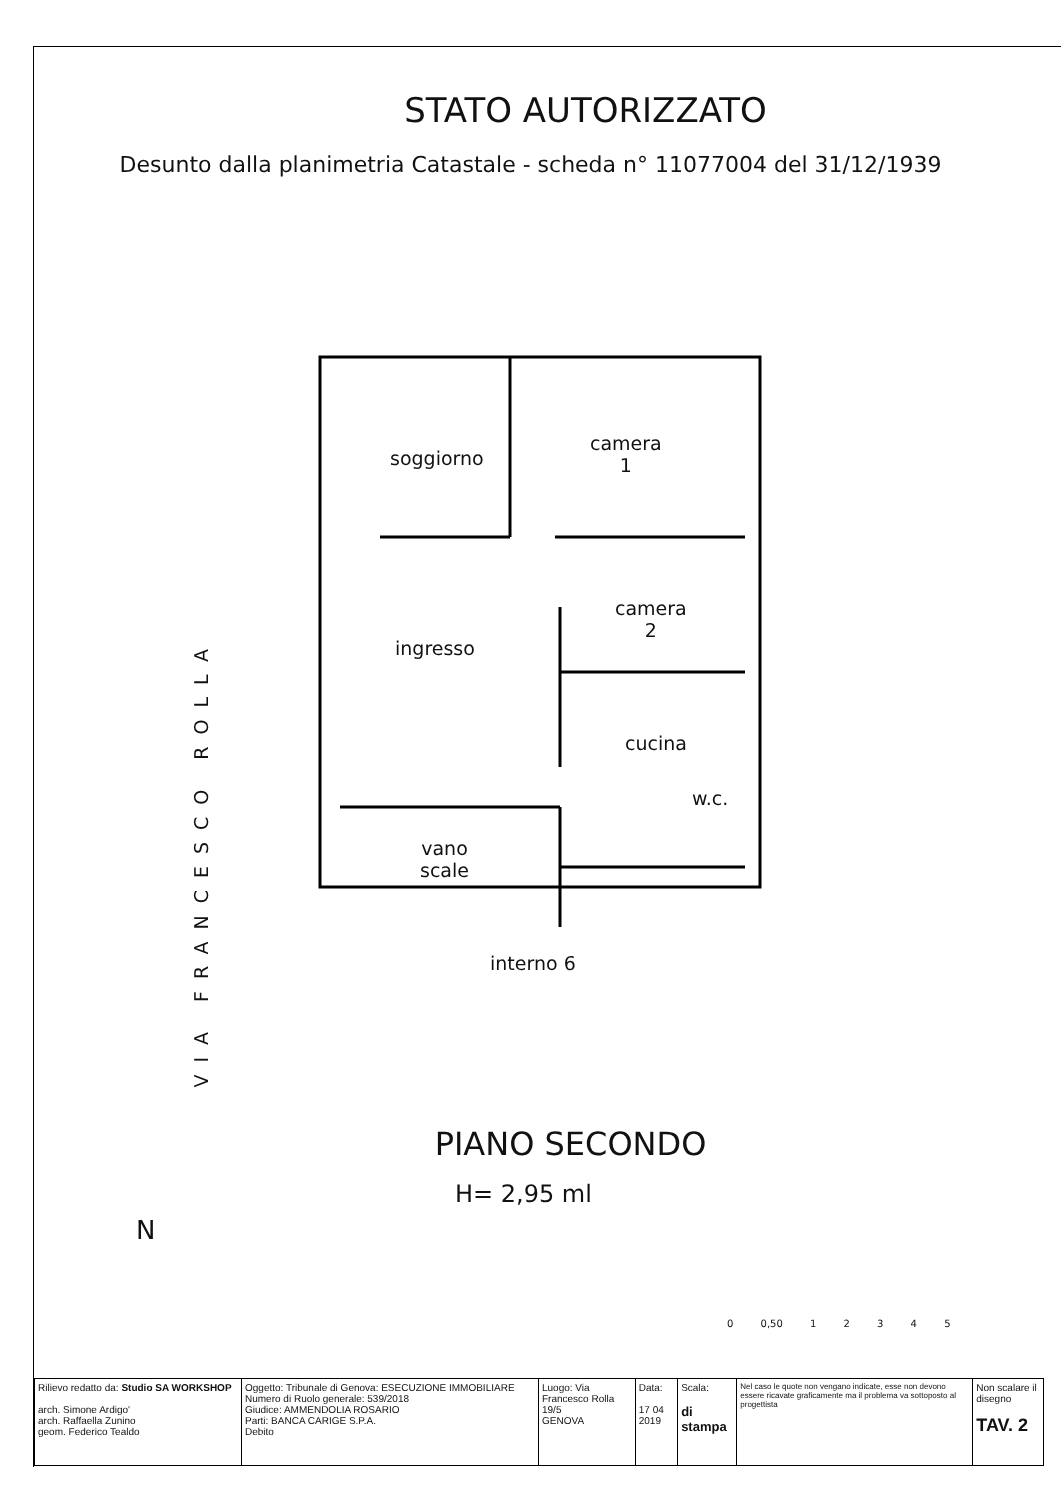STATO AUTORIZZATO
Desunto dalla planimetria Catastale - scheda n° 11077004 del 31/12/1939
soggiorno
camera
1
ingresso
camera
2
cucina
w.c.
vano
scale
interno 6
VIA FRANCESCO ROLLA
PIANO SECONDO
H= 2,95 ml
N
0 0,50 1 2 3 4 5
| Rilievo redatto da: Studio SA WORKSHOP arch. Simone Ardigo' arch. Raffaella Zunino geom. Federico Tealdo | Oggetto: Tribunale di Genova: ESECUZIONE IMMOBILIARE Numero di Ruolo generale: 539/2018 Giudice: AMMENDOLIA ROSARIO Parti: BANCA CARIGE S.P.A. Debito | Luogo: Via Francesco Rolla 19/5 GENOVA | Data: 17 04 2019 | Scala: di stampa | Nel caso le quote non vengano indicate, esse non devono essere ricavate graficamente ma il problema va sottoposto al progettista | Non scalare il disegno TAV. 2 |